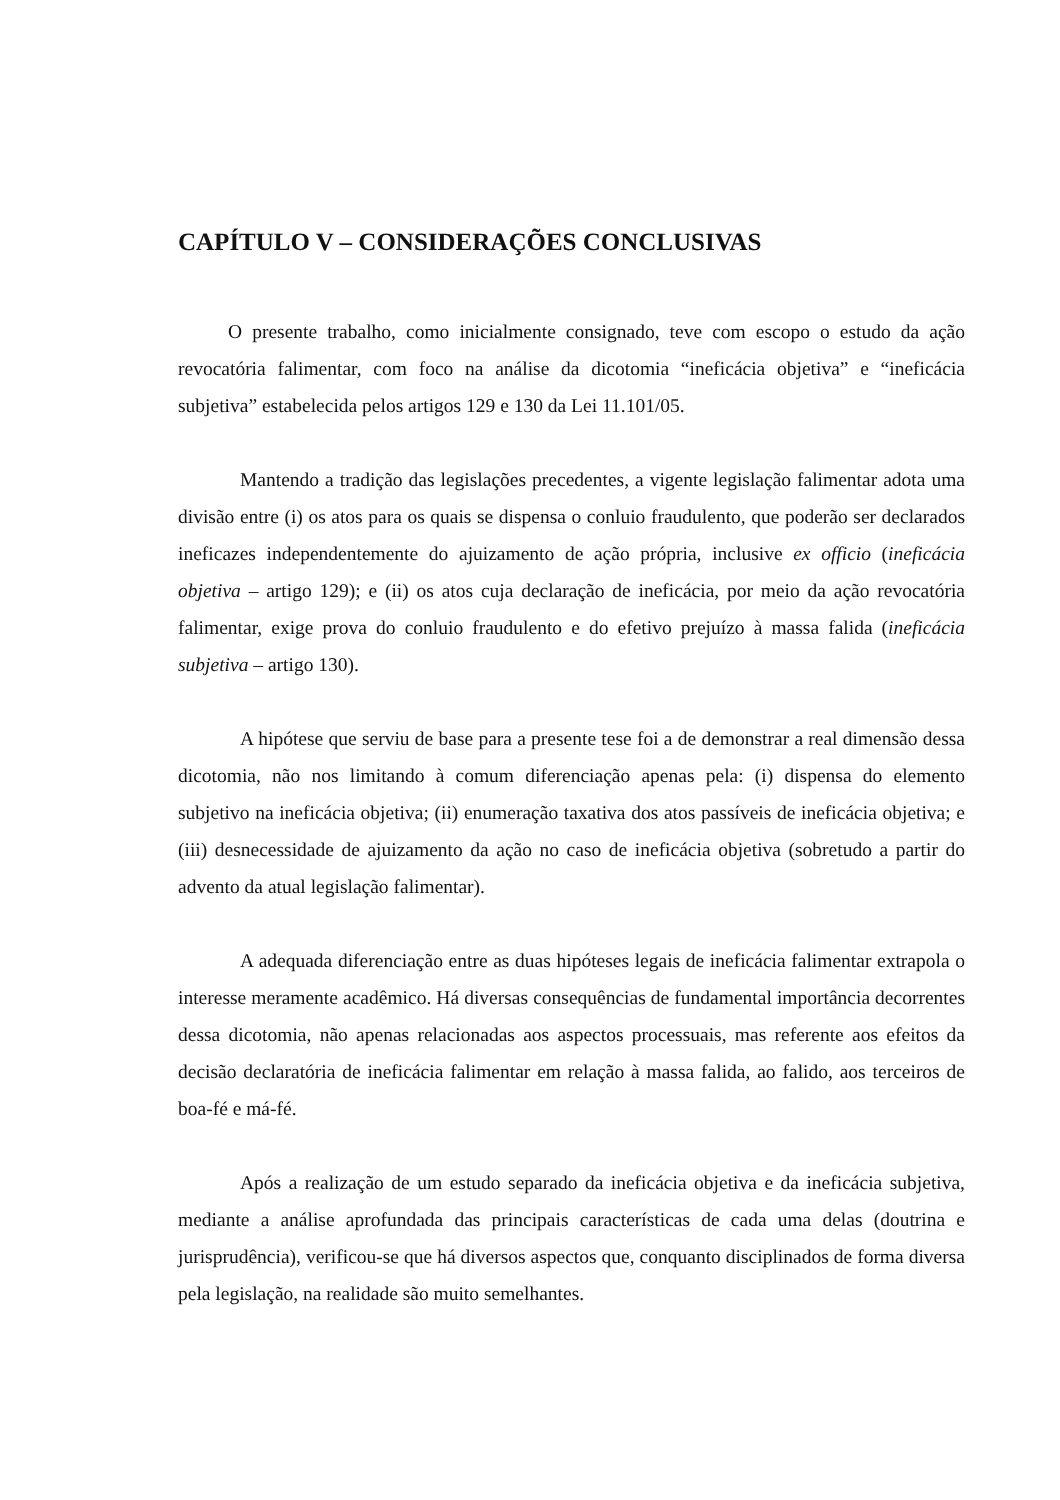CAPÍTULO V – CONSIDERAÇÕES CONCLUSIVAS
O presente trabalho, como inicialmente consignado, teve com escopo o estudo da ação revocatória falimentar, com foco na análise da dicotomia “ineficácia objetiva” e “ineficácia subjetiva” estabelecida pelos artigos 129 e 130 da Lei 11.101/05.
Mantendo a tradição das legislações precedentes, a vigente legislação falimentar adota uma divisão entre (i) os atos para os quais se dispensa o conluio fraudulento, que poderão ser declarados ineficazes independentemente do ajuizamento de ação própria, inclusive ex officio (ineficácia objetiva – artigo 129); e (ii) os atos cuja declaração de ineficácia, por meio da ação revocatória falimentar, exige prova do conluio fraudulento e do efetivo prejuízo à massa falida (ineficácia subjetiva – artigo 130).
A hipótese que serviu de base para a presente tese foi a de demonstrar a real dimensão dessa dicotomia, não nos limitando à comum diferenciação apenas pela: (i) dispensa do elemento subjetivo na ineficácia objetiva; (ii) enumeração taxativa dos atos passíveis de ineficácia objetiva; e (iii) desnecessidade de ajuizamento da ação no caso de ineficácia objetiva (sobretudo a partir do advento da atual legislação falimentar).
A adequada diferenciação entre as duas hipóteses legais de ineficácia falimentar extrapola o interesse meramente acadêmico. Há diversas consequências de fundamental importância decorrentes dessa dicotomia, não apenas relacionadas aos aspectos processuais, mas referente aos efeitos da decisão declaratória de ineficácia falimentar em relação à massa falida, ao falido, aos terceiros de boa-fé e má-fé.
Após a realização de um estudo separado da ineficácia objetiva e da ineficácia subjetiva, mediante a análise aprofundada das principais características de cada uma delas (doutrina e jurisprudência), verificou-se que há diversos aspectos que, conquanto disciplinados de forma diversa pela legislação, na realidade são muito semelhantes.